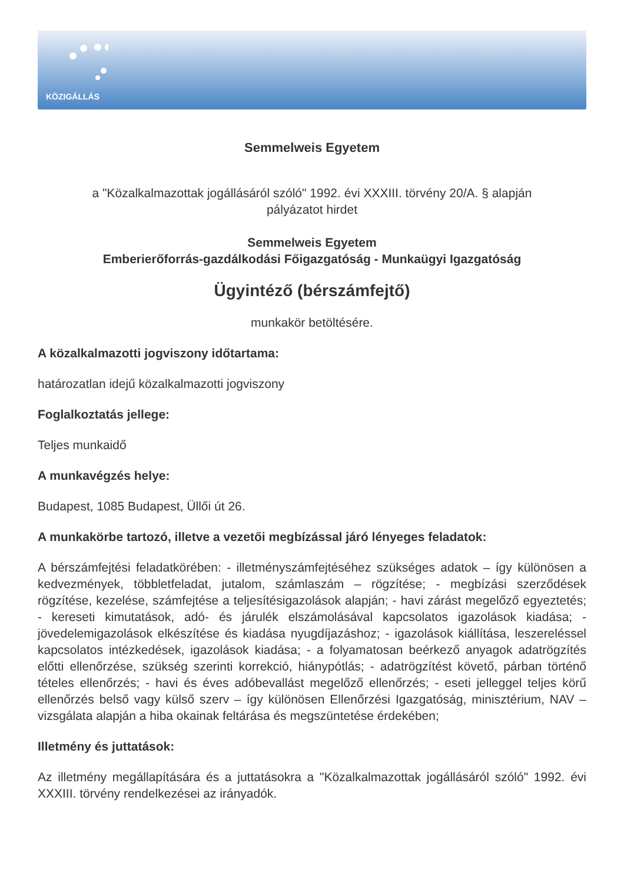KÖZIGÁLLÁS
Semmelweis Egyetem
a "Közalkalmazottak jogállásáról szóló" 1992. évi XXXIII. törvény 20/A. § alapján
pályázatot hirdet
Semmelweis Egyetem
Emberierőforrás-gazdálkodási Főigazgatóság - Munkaügyi Igazgatóság
Ügyintéző (bérszámfejtő)
munkakör betöltésére.
A közalkalmazotti jogviszony időtartama:
határozatlan idejű közalkalmazotti jogviszony
Foglalkoztatás jellege:
Teljes munkaidő
A munkavégzés helye:
Budapest, 1085 Budapest, Üllői út 26.
A munkakörbe tartozó, illetve a vezetői megbízással járó lényeges feladatok:
A bérszámfejtési feladatkörében: - illetményszámfejtéséhez szükséges adatok – így különösen a kedvezmények, többletfeladat, jutalom, számlaszám – rögzítése; - megbízási szerződések rögzítése, kezelése, számfejtése a teljesítésigazolások alapján; - havi zárást megelőző egyeztetés; - kereseti kimutatások, adó- és járulék elszámolásával kapcsolatos igazolások kiadása; - jövedelemigazolások elkészítése és kiadása nyugdíjazáshoz; - igazolások kiállítása, leszereléssel kapcsolatos intézkedések, igazolások kiadása; - a folyamatosan beérkező anyagok adatrögzítés előtti ellenőrzése, szükség szerinti korrekció, hiánypótlás; - adatrögzítést követő, párban történő tételes ellenőrzés; - havi és éves adóbevallást megelőző ellenőrzés; - eseti jelleggel teljes körű ellenőrzés belső vagy külső szerv – így különösen Ellenőrzési Igazgatóság, minisztérium, NAV – vizsgálata alapján a hiba okainak feltárása és megszüntetése érdekében;
Illetmény és juttatások:
Az illetmény megállapítására és a juttatásokra a "Közalkalmazottak jogállásáról szóló" 1992. évi XXXIII. törvény rendelkezései az irányadók.